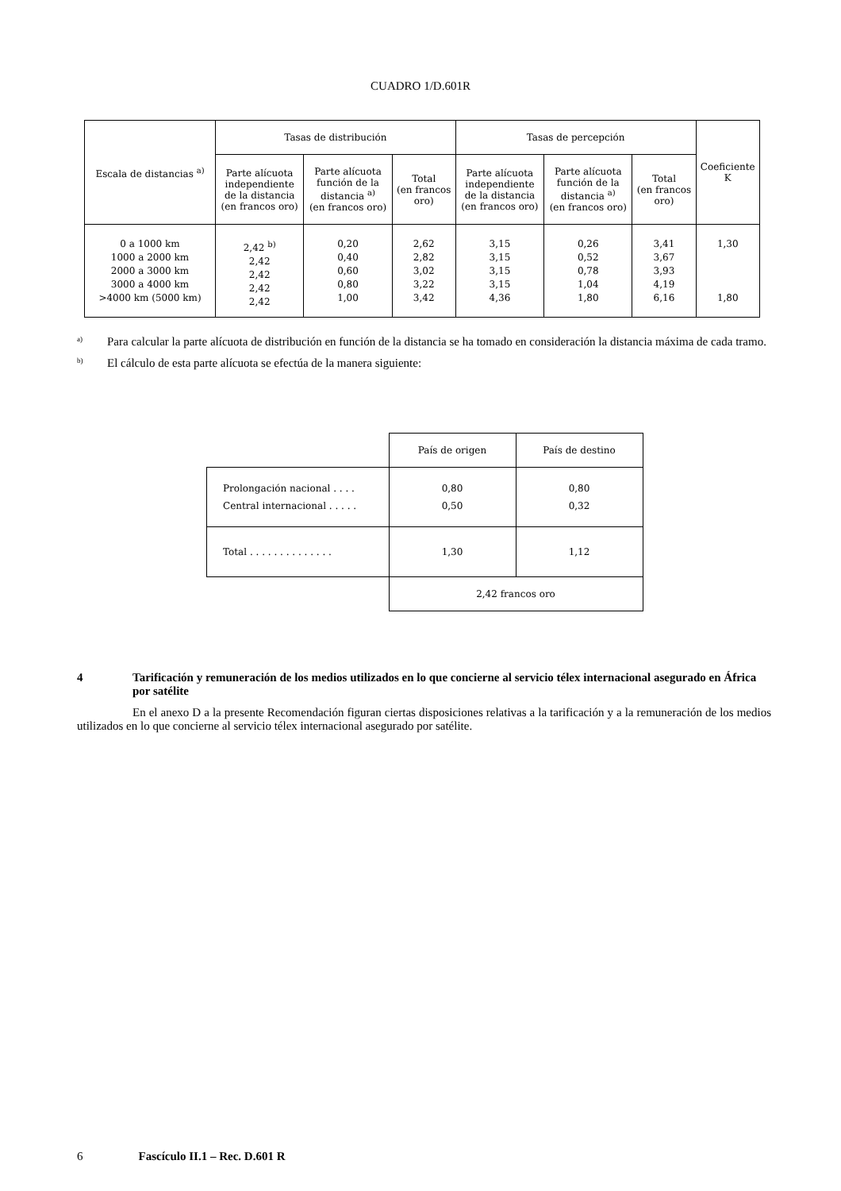CUADRO 1/D.601R
| Escala de distancias <sup>a)</sup> | Tasas de distribución | | | Tasas de percepción | | | Coeficiente K |
| --- | --- | --- | --- | --- | --- | --- | --- |
| | Parte alícuota independiente de la distancia (en francos oro) | Parte alícuota función de la distancia <sup>a)</sup> (en francos oro) | Total (en francos oro) | Parte alícuota independiente de la distancia (en francos oro) | Parte alícuota función de la distancia <sup>a)</sup> (en francos oro) | Total (en francos oro) | |
| 0 a 1000 km 1000 a 2000 km 2000 a 3000 km 3000 a 4000 km >4000 km (5000 km) | 2,42 <sup>b)</sup> 2,42 2,42 2,42 2,42 | 0,20 0,40 0,60 0,80 1,00 | 2,62 2,82 3,02 3,22 3,42 | 3,15 3,15 3,15 3,15 4,36 | 0,26 0,52 0,78 1,04 1,80 | 3,41 3,67 3,93 4,19 6,16 | 1,30 1,80 |
<sup>a)</sup>
Para calcular la parte alícuota de distribución en función de la distancia se ha tomado en consideración la distancia máxima de cada tramo.
<sup>b)</sup>
El cálculo de esta parte alícuota se efectúa de la manera siguiente:
| | País de origen | País de destino |
| Prolongación nacional . . . . Central internacional . . . . . | 0,80 0,50 | 0,80 0,32 |
| Total . . . . . . . . . . . . . . | 1,30 | 1,12 |
| | 2,42 francos oro | |
4 Tarificación y remuneración de los medios utilizados en lo que concierne al servicio télex internacional asegurado en África por satélite
En el anexo D a la presente Recomendación figuran ciertas disposiciones relativas a la tarificación y a la remuneración de los medios utilizados en lo que concierne al servicio télex internacional asegurado por satélite.
6 Fascículo II.1 – Rec. D.601 R